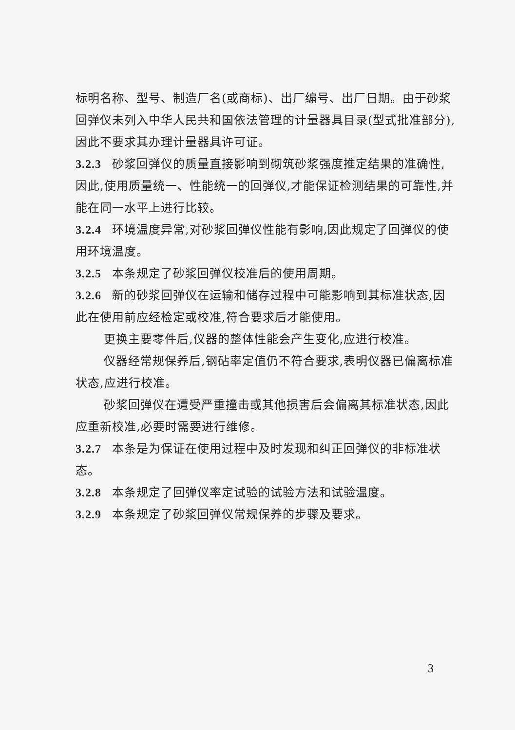标明名称、型号、制造厂名(或商标)、出厂编号、出厂日期。由于砂浆回弹仪未列入中华人民共和国依法管理的计量器具目录(型式批准部分),因此不要求其办理计量器具许可证。
3.2.3 砂浆回弹仪的质量直接影响到砌筑砂浆强度推定结果的准确性,因此,使用质量统一、性能统一的回弹仪,才能保证检测结果的可靠性,并能在同一水平上进行比较。
3.2.4 环境温度异常,对砂浆回弹仪性能有影响,因此规定了回弹仪的使用环境温度。
3.2.5 本条规定了砂浆回弹仪校准后的使用周期。
3.2.6 新的砂浆回弹仪在运输和储存过程中可能影响到其标准状态,因此在使用前应经检定或校准,符合要求后才能使用。
更换主要零件后,仪器的整体性能会产生变化,应进行校准。
仪器经常规保养后,钢砧率定值仍不符合要求,表明仪器已偏离标准状态,应进行校准。
砂浆回弹仪在遭受严重撞击或其他损害后会偏离其标准状态,因此应重新校准,必要时需要进行维修。
3.2.7 本条是为保证在使用过程中及时发现和纠正回弹仪的非标准状态。
3.2.8 本条规定了回弹仪率定试验的试验方法和试验温度。
3.2.9 本条规定了砂浆回弹仪常规保养的步骤及要求。
3